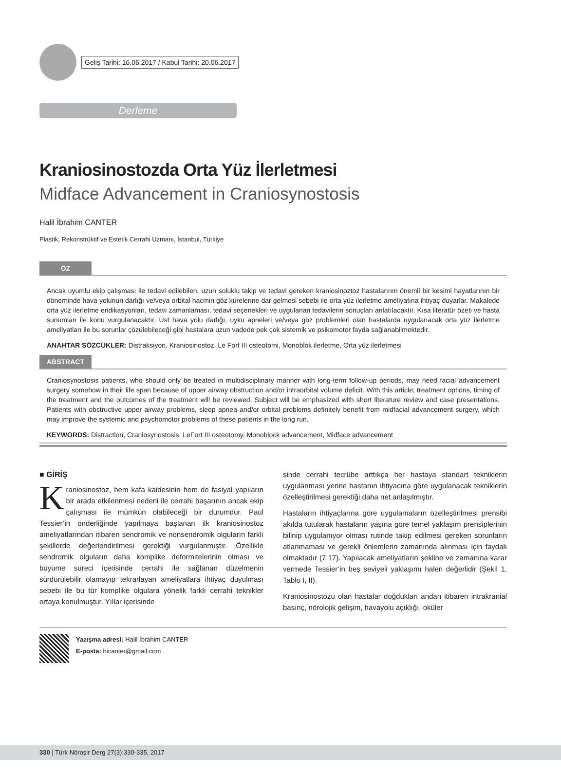Geliş Tarihi: 16.06.2017 / Kabul Tarihi: 20.06.2017
Derleme
Kraniosinostozda Orta Yüz İlerletmesi
Midface Advancement in Craniosynostosis
Halil İbrahim CANTER
Plastik, Rekonstrüktif ve Estetik Cerrahi Uzmanı, İstanbul, Türkiye
ÖZ
Ancak uyumlu ekip çalışması ile tedavi edilebilen, uzun soluklu takip ve tedavi gereken kraniosinoztoz hastalarının önemli bir kesimi hayatlarının bir döneminde hava yolunun darlığı ve/veya orbital hacmin göz kürelerine dar gelmesi sebebi ile orta yüz ilerletme ameliyatına ihtiyaç duyarlar. Makalede orta yüz ilerletme endikasyonları, tedavi zamanlaması, tedavi seçenekleri ve uygulanan tedavilerin sonuçları anlatılacaktır. Kısa literatür özeti ve hasta sunumları ile konu vurgulanacaktır. Üst hava yolu darlığı, uyku apneleri ve/veya göz problemleri olan hastalarda uygulanacak orta yüz ilerletme ameliyatları ile bu sorunlar çözülebileceği gibi hastalara uzun vadede pek çok sistemik ve psikomotor fayda sağlanabilmektedir.
ANAHTAR SÖZCÜKLER: Distraksiyon, Kraniosinostoz, Le Fort III osteotomi, Monoblok ilerletme, Orta yüz ilerletmesi
ABSTRACT
Craniosynostosis patients, who should only be treated in multidisciplinary manner with long-term follow-up periods, may need facial advancement surgery somehow in their life span because of upper airway obstruction and/or intraorbital volume deficit. With this article; treatment options, timing of the treatment and the outcomes of the treatment will be reviewed. Subject will be emphasized with short literature review and case presentations. Patients with obstructive upper airway problems, sleep apnea and/or orbital problems definitely benefit from midfacial advancement surgery, which may improve the systemic and psychomotor problems of these patients in the long run.
KEYWORDS: Distraction, Craniosynostosis, LeFort III osteotomy, Monoblock advancement, Midface advancement
■ GİRİŞ
Kraniosinostoz, hem kafa kaidesinin hem de fasiyal yapıların bir arada etkilenmesi nedeni ile cerrahi başarının ancak ekip çalışması ile mümkün olabileceği bir durumdur. Paul Tessier’in önderliğinde yapılmaya başlanan ilk kraniosinostoz ameliyatlarından itibaren sendromik ve nonsendromik olguların farklı şekillerde değerlendirilmesi gerektiği vurgulanmıştır. Özellikle sendromik olguların daha komplike deformitelerinin olması ve büyüme süreci içerisinde cerrahi ile sağlanan düzelmenin sürdürülebilir olamayıp tekrarlayan ameliyatlara ihtiyaç duyulması sebebi ile bu tür komplike olgulara yönelik farklı cerrahi teknikler ortaya konulmuştur. Yıllar içerisinde
sinde cerrahi tecrübe arttıkça her hastaya standart tekniklerin uygulanması yerine hastanın ihtiyacına göre uygulanacak tekniklerin özelleştirilmesi gerektiği daha net anlaşılmıştır.
Hastaların ihtiyaçlarına göre uygulamaların özelleştirilmesi prensibi akılda tutularak hastaların yaşına göre temel yaklaşım prensiplerinin bilinip uygulanıyor olması rutinde takip edilmesi gereken sorunların atlanmaması ve gerekli önlemlerin zamanında alınması için faydalı olmaktadır (7,17). Yapılacak ameliyatların şekline ve zamanına karar vermede Tessier’in beş seviyeli yaklaşımı halen değerlidir (Şekil 1, Tablo I, II).
Kraniosinostozu olan hastalar doğdukları andan itibaren intrakranial basınç, nörolojik gelişim, havayolu açıklığı, oküler
Yazışma adresi: Halil İbrahim CANTER
E-posta: hicanter@gmail.com
330 | Türk Nöroşir Derg 27(3):330-335, 2017